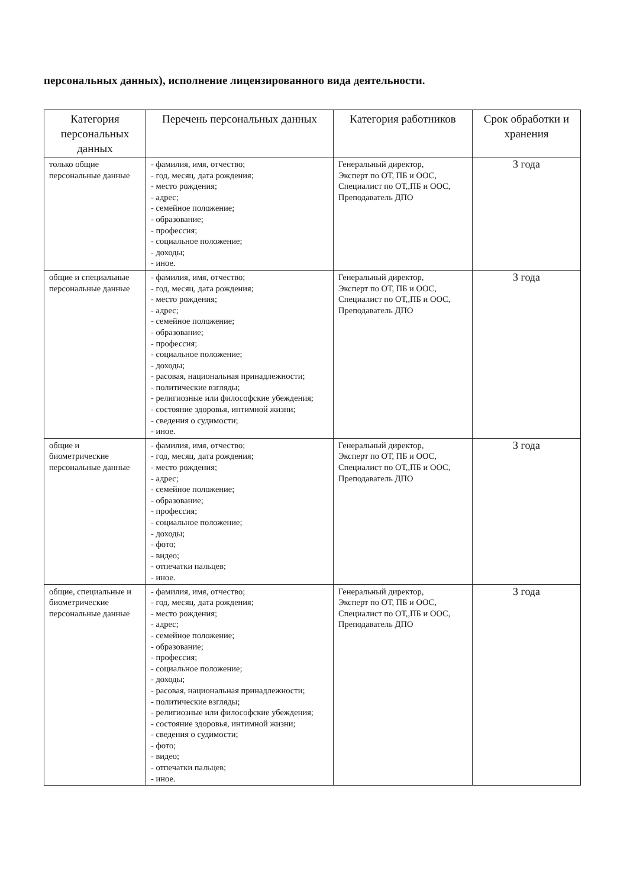персональных данных), исполнение лицензированного вида деятельности.
| Категория персональных данных | Перечень персональных данных | Категория работников | Срок обработки и хранения |
| --- | --- | --- | --- |
| только общие персональные данные | - фамилия, имя, отчество; - год, месяц, дата рождения; - место рождения; - адрес; - семейное положение; - образование; - профессия; - социальное положение; - доходы; - иное. | Генеральный директор, Эксперт по ОТ, ПБ и ООС, Специалист по ОТ,,ПБ и ООС, Преподаватель ДПО | 3 года |
| общие и специальные персональные данные | - фамилия, имя, отчество; - год, месяц, дата рождения; - место рождения; - адрес; - семейное положение; - образование; - профессия; - социальное положение; - доходы; - расовая, национальная принадлежности; - политические взгляды; - религиозные или философские убеждения; - состояние здоровья, интимной жизни; - сведения о судимости; - иное. | Генеральный директор, Эксперт по ОТ, ПБ и ООС, Специалист по ОТ,,ПБ и ООС, Преподаватель ДПО | 3 года |
| общие и биометрические персональные данные | - фамилия, имя, отчество; - год, месяц, дата рождения; - место рождения; - адрес; - семейное положение; - образование; - профессия; - социальное положение; - доходы; - фото; - видео; - отпечатки пальцев; - иное. | Генеральный директор, Эксперт по ОТ, ПБ и ООС, Специалист по ОТ,,ПБ и ООС, Преподаватель ДПО | 3 года |
| общие, специальные и биометрические персональные данные | - фамилия, имя, отчество; - год, месяц, дата рождения; - место рождения; - адрес; - семейное положение; - образование; - профессия; - социальное положение; - доходы; - расовая, национальная принадлежности; - политические взгляды; - религиозные или философские убеждения; - состояние здоровья, интимной жизни; - сведения о судимости; - фото; - видео; - отпечатки пальцев; - иное. | Генеральный директор, Эксперт по ОТ, ПБ и ООС, Специалист по ОТ,,ПБ и ООС, Преподаватель ДПО | 3 года |